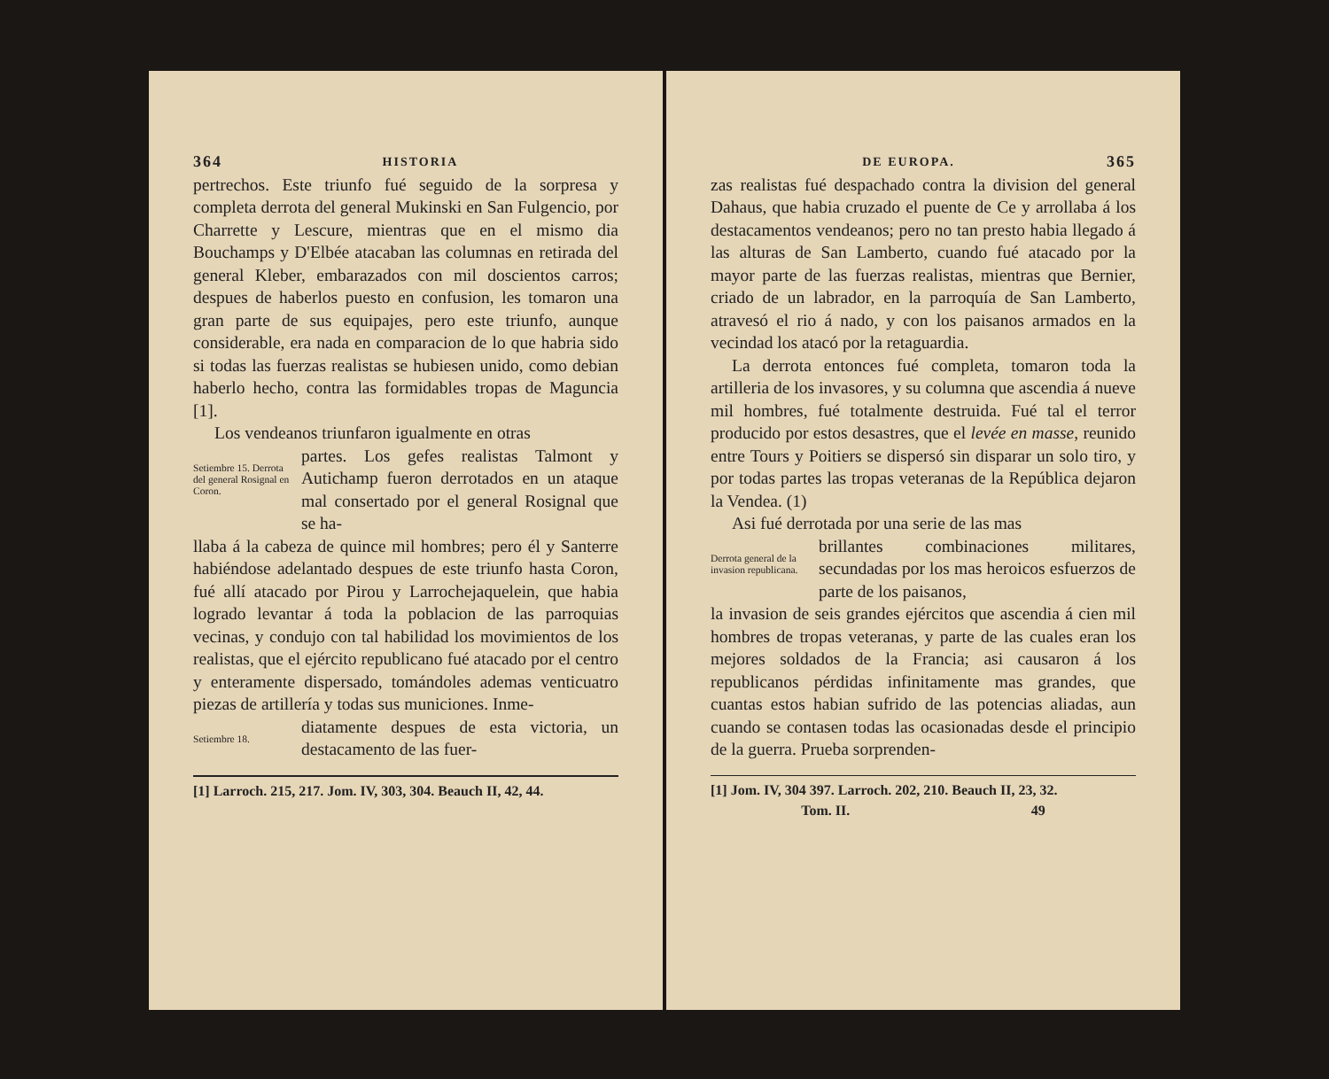364 HISTORIA
pertrechos. Este triunfo fué seguido de la sorpresa y completa derrota del general Mukinski en San Fulgencio, por Charrette y Lescure, mientras que en el mismo dia Bouchamps y D'Elbée atacaban las columnas en retirada del general Kleber, embarazados con mil doscientos carros; despues de haberlos puesto en confusion, les tomaron una gran parte de sus equipajes, pero este triunfo, aunque considerable, era nada en comparacion de lo que habria sido si todas las fuerzas realistas se hubiesen unido, como debian haberlo hecho, contra las formidables tropas de Maguncia [1].
Los vendeanos triunfaron igualmente en otras
Setiembre 15. Derrota del general Rosignal en Coron.
partes. Los gefes realistas Talmont y Autichamp fueron derrotados en un ataque mal consertado por el general Rosignal que se ha-
llaba á la cabeza de quince mil hombres; pero él y Santerre habiéndose adelantado despues de este triunfo hasta Coron, fué allí atacado por Pirou y Larrochejaquelein, que habia logrado levantar á toda la poblacion de las parroquias vecinas, y condujo con tal habilidad los movimientos de los realistas, que el ejército republicano fué atacado por el centro y enteramente dispersado, tomándoles ademas venticuatro piezas de artillería y todas sus municiones. Inme-
Setiembre 18.
diatamente despues de esta victoria, un destacamento de las fuer-
[1] Larroch. 215, 217. Jom. IV, 303, 304. Beauch II, 42, 44.
DE EUROPA. 365
zas realistas fué despachado contra la division del general Dahaus, que habia cruzado el puente de Ce y arrollaba á los destacamentos vendeanos; pero no tan presto habia llegado á las alturas de San Lamberto, cuando fué atacado por la mayor parte de las fuerzas realistas, mientras que Bernier, criado de un labrador, en la parroquía de San Lamberto, atravesó el rio á nado, y con los paisanos armados en la vecindad los atacó por la retaguardia.
La derrota entonces fué completa, tomaron toda la artilleria de los invasores, y su columna que ascendia á nueve mil hombres, fué totalmente destruida. Fué tal el terror producido por estos desastres, que el levée en masse, reunido entre Tours y Poitiers se dispersó sin disparar un solo tiro, y por todas partes las tropas veteranas de la República dejaron la Vendea. (1)
Asi fué derrotada por una serie de las mas
Derrota general de la invasion republicana.
brillantes combinaciones militares, secundadas por los mas heroicos esfuerzos de parte de los paisanos,
la invasion de seis grandes ejércitos que ascendia á cien mil hombres de tropas veteranas, y parte de las cuales eran los mejores soldados de la Francia; asi causaron á los republicanos pérdidas infinitamente mas grandes, que cuantas estos habian sufrido de las potencias aliadas, aun cuando se contasen todas las ocasionadas desde el principio de la guerra. Prueba sorprenden-
[1] Jom. IV, 304 397. Larroch. 202, 210. Beauch II, 23, 32.
Tom. II. 49